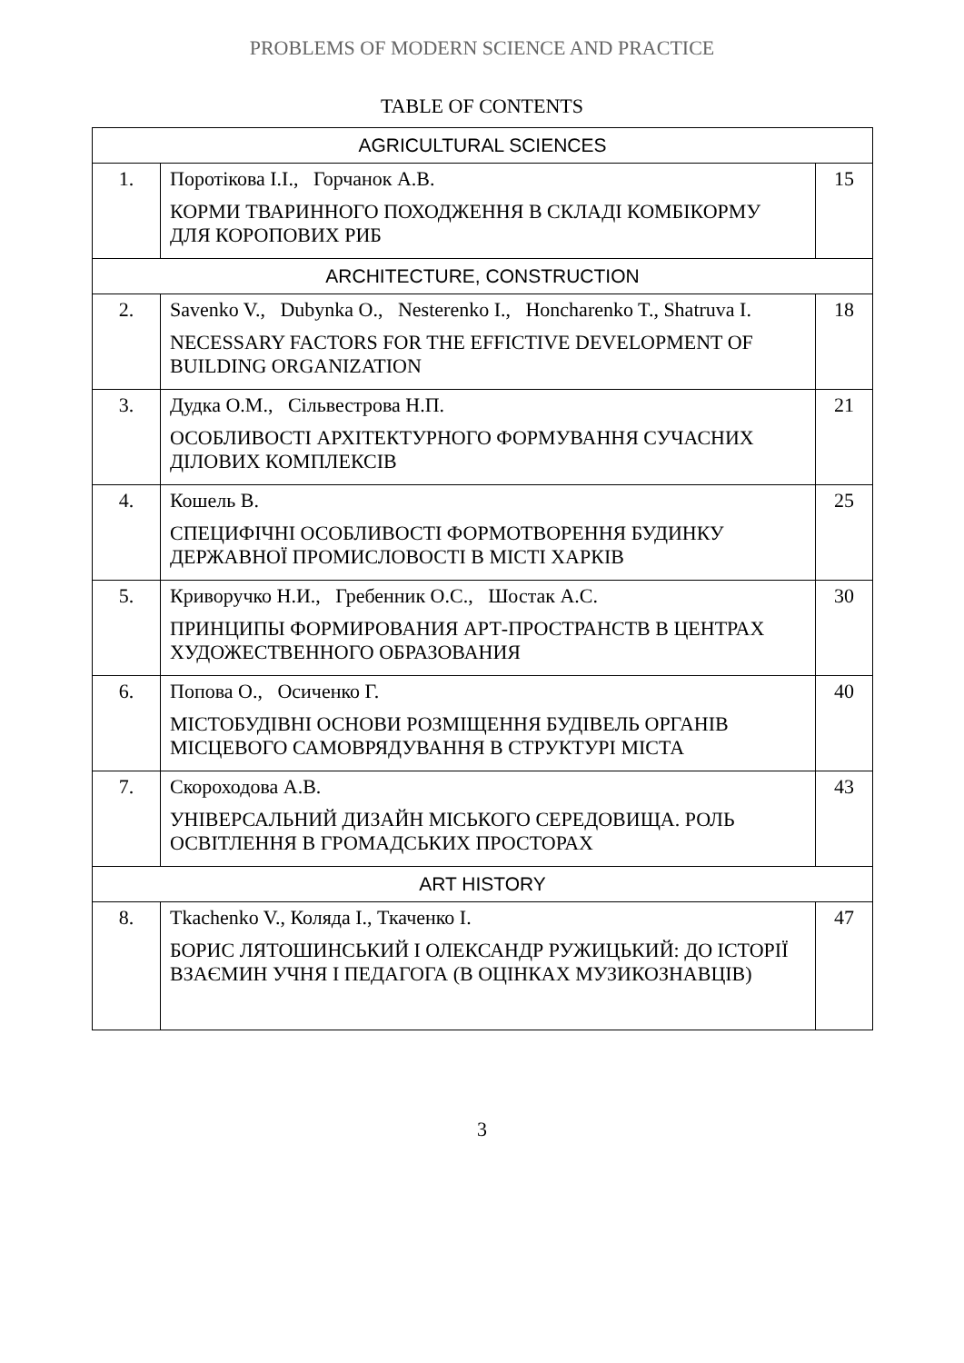PROBLEMS OF MODERN SCIENCE AND PRACTICE
TABLE OF CONTENTS
| AGRICULTURAL SCIENCES | | |
| 1. | Поротікова І.І., Горчанок А.В. КОРМИ ТВАРИННОГО ПОХОДЖЕННЯ В СКЛАДІ КОМБІКОРМУ ДЛЯ КОРОПОВИХ РИБ | 15 |
| ARCHITECTURE, CONSTRUCTION | | |
| 2. | Savenko V., Dubynka O., Nesterenko I., Honcharenko T., Shatruva I. NECESSARY FACTORS FOR THE EFFICTIVE DEVELOPMENT OF BUILDING ORGANIZATION | 18 |
| 3. | Дудка О.М., Сільвестрова Н.П. ОСОБЛИВОСТІ АРХІТЕКТУРНОГО ФОРМУВАННЯ СУЧАСНИХ ДІЛОВИХ КОМПЛЕКСІВ | 21 |
| 4. | Кошель В. СПЕЦИФІЧНІ ОСОБЛИВОСТІ ФОРМОТВОРЕННЯ БУДИНКУ ДЕРЖАВНОЇ ПРОМИСЛОВОСТІ В МІСТІ ХАРКІВ | 25 |
| 5. | Криворучко Н.И., Гребенник О.С., Шостак А.С. ПРИНЦИПЫ ФОРМИРОВАНИЯ АРТ-ПРОСТРАНСТВ В ЦЕНТРАХ ХУДОЖЕСТВЕННОГО ОБРАЗОВАНИЯ | 30 |
| 6. | Попова О., Осиченко Г. МІСТОБУДІВНІ ОСНОВИ РОЗМІЩЕННЯ БУДІВЕЛЬ ОРГАНІВ МІСЦЕВОГО САМОВРЯДУВАННЯ В СТРУКТУРІ МІСТА | 40 |
| 7. | Скороходова А.В. УНІВЕРСАЛЬНИЙ ДИЗАЙН МІСЬКОГО СЕРЕДОВИЩА. РОЛЬ ОСВІТЛЕННЯ В ГРОМАДСЬКИХ ПРОСТОРАХ | 43 |
| ART HISTORY | | |
| 8. | Tkachenko V., Коляда І., Ткаченко І. БОРИС ЛЯТОШИНСЬКИЙ І ОЛЕКСАНДР РУЖИЦЬКИЙ: ДО ІСТОРІЇ ВЗАЄМИН УЧНЯ І ПЕДАГОГА (В ОЦІНКАХ МУЗИКОЗНАВЦІВ) | 47 |
3